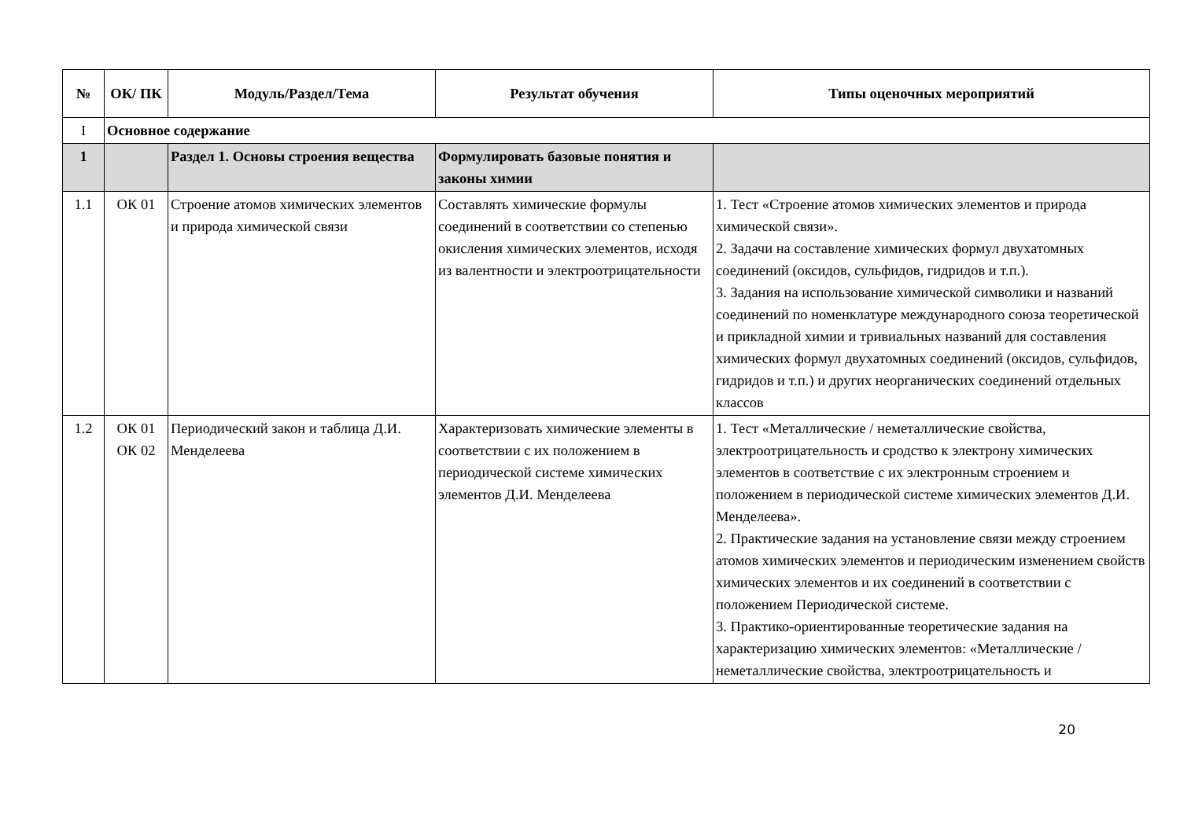| № | ОК/ ПК | Модуль/Раздел/Тема | Результат обучения | Типы оценочных мероприятий |
| --- | --- | --- | --- | --- |
| I | Основное содержание | | | |
| 1 | | Раздел 1. Основы строения вещества | Формулировать базовые понятия и законы химии | |
| 1.1 | ОК 01 | Строение атомов химических элементов и природа химической связи | Составлять химические формулы соединений в соответствии со степенью окисления химических элементов, исходя из валентности и электроотрицательности | 1. Тест «Строение атомов химических элементов и природа химической связи». 2. Задачи на составление химических формул двухатомных соединений (оксидов, сульфидов, гидридов и т.п.). 3. Задания на использование химической символики и названий соединений по номенклатуре международного союза теоретической и прикладной химии и тривиальных названий для составления химических формул двухатомных соединений (оксидов, сульфидов, гидридов и т.п.) и других неорганических соединений отдельных классов |
| 1.2 | ОК 01 ОК 02 | Периодический закон и таблица Д.И. Менделеева | Характеризовать химические элементы в соответствии с их положением в периодической системе химических элементов Д.И. Менделеева | 1. Тест «Металлические / неметаллические свойства, электроотрицательность и сродство к электрону химических элементов в соответствие с их электронным строением и положением в периодической системе химических элементов Д.И. Менделеева». 2. Практические задания на установление связи между строением атомов химических элементов и периодическим изменением свойств химических элементов и их соединений в соответствии с положением Периодической системе. 3. Практико-ориентированные теоретические задания на характеризацию химических элементов: «Металлические / неметаллические свойства, электроотрицательность и |
20